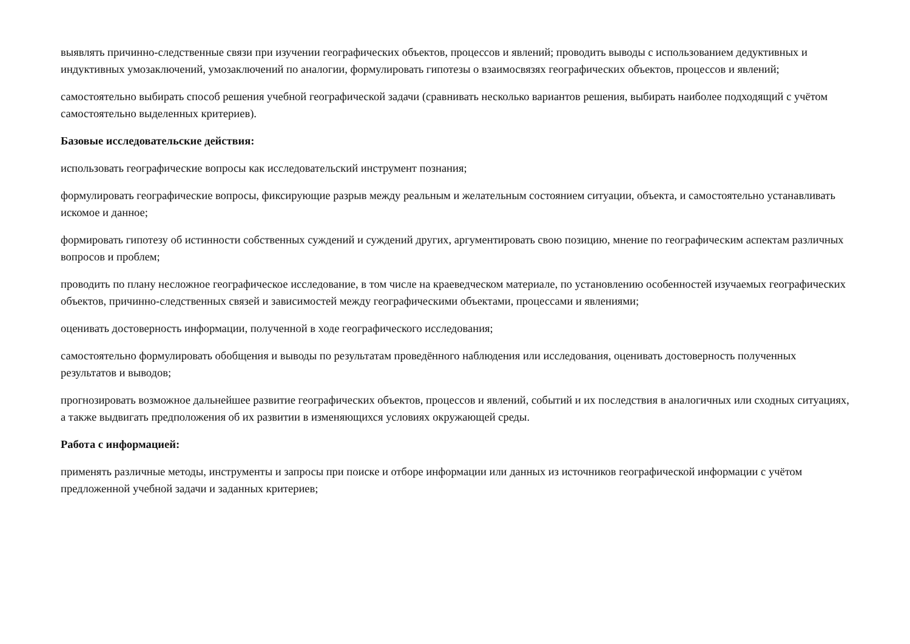выявлять причинно-следственные связи при изучении географических объектов, процессов и явлений; проводить выводы с использованием дедуктивных и индуктивных умозаключений, умозаключений по аналогии, формулировать гипотезы о взаимосвязях географических объектов, процессов и явлений;
самостоятельно выбирать способ решения учебной географической задачи (сравнивать несколько вариантов решения, выбирать наиболее подходящий с учётом самостоятельно выделенных критериев).
Базовые исследовательские действия:
использовать географические вопросы как исследовательский инструмент познания;
формулировать географические вопросы, фиксирующие разрыв между реальным и желательным состоянием ситуации, объекта, и самостоятельно устанавливать искомое и данное;
формировать гипотезу об истинности собственных суждений и суждений других, аргументировать свою позицию, мнение по географическим аспектам различных вопросов и проблем;
проводить по плану несложное географическое исследование, в том числе на краеведческом материале, по установлению особенностей изучаемых географических объектов, причинно-следственных связей и зависимостей между географическими объектами, процессами и явлениями;
оценивать достоверность информации, полученной в ходе географического исследования;
самостоятельно формулировать обобщения и выводы по результатам проведённого наблюдения или исследования, оценивать достоверность полученных результатов и выводов;
прогнозировать возможное дальнейшее развитие географических объектов, процессов и явлений, событий и их последствия в аналогичных или сходных ситуациях, а также выдвигать предположения об их развитии в изменяющихся условиях окружающей среды.
Работа с информацией:
применять различные методы, инструменты и запросы при поиске и отборе информации или данных из источников географической информации с учётом предложенной учебной задачи и заданных критериев;